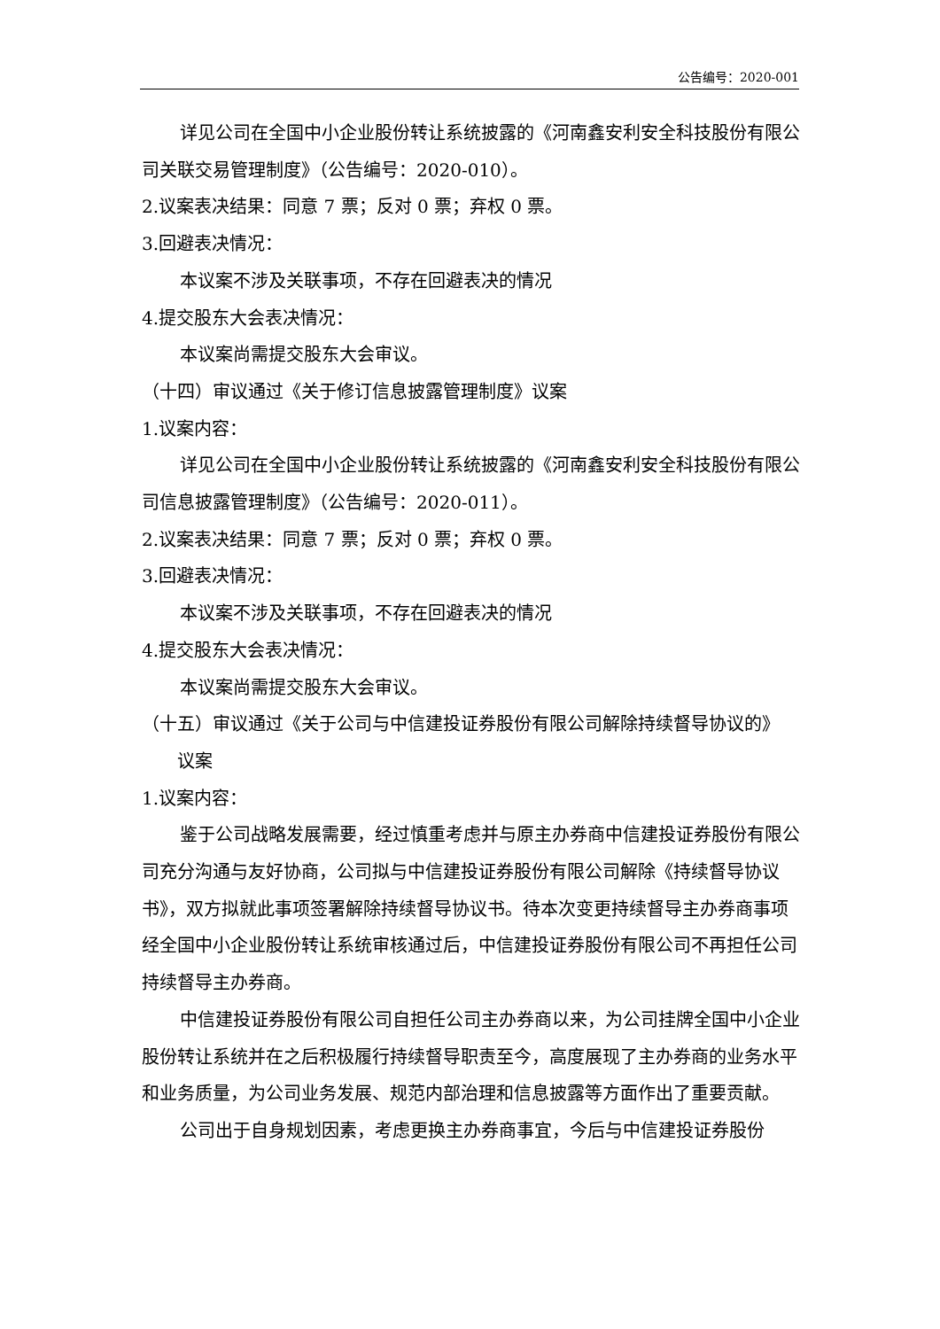公告编号：2020-001
详见公司在全国中小企业股份转让系统披露的《河南鑫安利安全科技股份有限公司关联交易管理制度》（公告编号：2020-010）。
2.议案表决结果：同意 7 票；反对 0 票；弃权 0 票。
3.回避表决情况：
本议案不涉及关联事项，不存在回避表决的情况
4.提交股东大会表决情况：
本议案尚需提交股东大会审议。
（十四）审议通过《关于修订信息披露管理制度》议案
1.议案内容：
详见公司在全国中小企业股份转让系统披露的《河南鑫安利安全科技股份有限公司信息披露管理制度》（公告编号：2020-011）。
2.议案表决结果：同意 7 票；反对 0 票；弃权 0 票。
3.回避表决情况：
本议案不涉及关联事项，不存在回避表决的情况
4.提交股东大会表决情况：
本议案尚需提交股东大会审议。
（十五）审议通过《关于公司与中信建投证券股份有限公司解除持续督导协议的》
议案
1.议案内容：
鉴于公司战略发展需要，经过慎重考虑并与原主办券商中信建投证券股份有限公司充分沟通与友好协商，公司拟与中信建投证券股份有限公司解除《持续督导协议书》，双方拟就此事项签署解除持续督导协议书。待本次变更持续督导主办券商事项经全国中小企业股份转让系统审核通过后，中信建投证券股份有限公司不再担任公司持续督导主办券商。
中信建投证券股份有限公司自担任公司主办券商以来，为公司挂牌全国中小企业股份转让系统并在之后积极履行持续督导职责至今，高度展现了主办券商的业务水平和业务质量，为公司业务发展、规范内部治理和信息披露等方面作出了重要贡献。
公司出于自身规划因素，考虑更换主办券商事宜，今后与中信建投证券股份